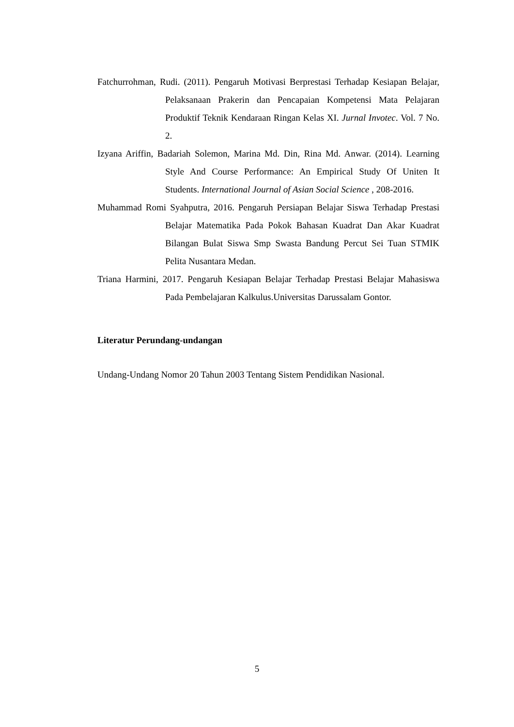Fatchurrohman, Rudi. (2011). Pengaruh Motivasi Berprestasi Terhadap Kesiapan Belajar, Pelaksanaan Prakerin dan Pencapaian Kompetensi Mata Pelajaran Produktif Teknik Kendaraan Ringan Kelas XI. Jurnal Invotec. Vol. 7 No. 2.
Izyana Ariffin, Badariah Solemon, Marina Md. Din, Rina Md. Anwar. (2014). Learning Style And Course Performance: An Empirical Study Of Uniten It Students. International Journal of Asian Social Science , 208-2016.
Muhammad Romi Syahputra, 2016. Pengaruh Persiapan Belajar Siswa Terhadap Prestasi Belajar Matematika Pada Pokok Bahasan Kuadrat Dan Akar Kuadrat Bilangan Bulat Siswa Smp Swasta Bandung Percut Sei Tuan STMIK Pelita Nusantara Medan.
Triana Harmini, 2017. Pengaruh Kesiapan Belajar Terhadap Prestasi Belajar Mahasiswa Pada Pembelajaran Kalkulus.Universitas Darussalam Gontor.
Literatur Perundang-undangan
Undang-Undang Nomor 20 Tahun 2003 Tentang Sistem Pendidikan Nasional.
5